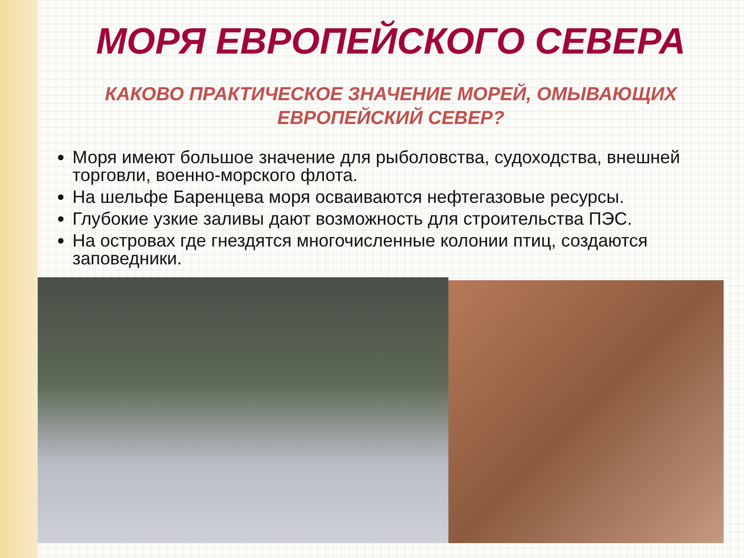МОРЯ ЕВРОПЕЙСКОГО СЕВЕРА
КАКОВО ПРАКТИЧЕСКОЕ ЗНАЧЕНИЕ МОРЕЙ, ОМЫВАЮЩИХ ЕВРОПЕЙСКИЙ СЕВЕР?
Моря имеют большое значение для рыболовства, судоходства, внешней торговли, военно-морского флота.
На шельфе Баренцева моря осваиваются нефтегазовые ресурсы.
Глубокие узкие заливы дают возможность для строительства ПЭС.
На островах где гнездятся многочисленные колонии птиц, создаются заповедники.